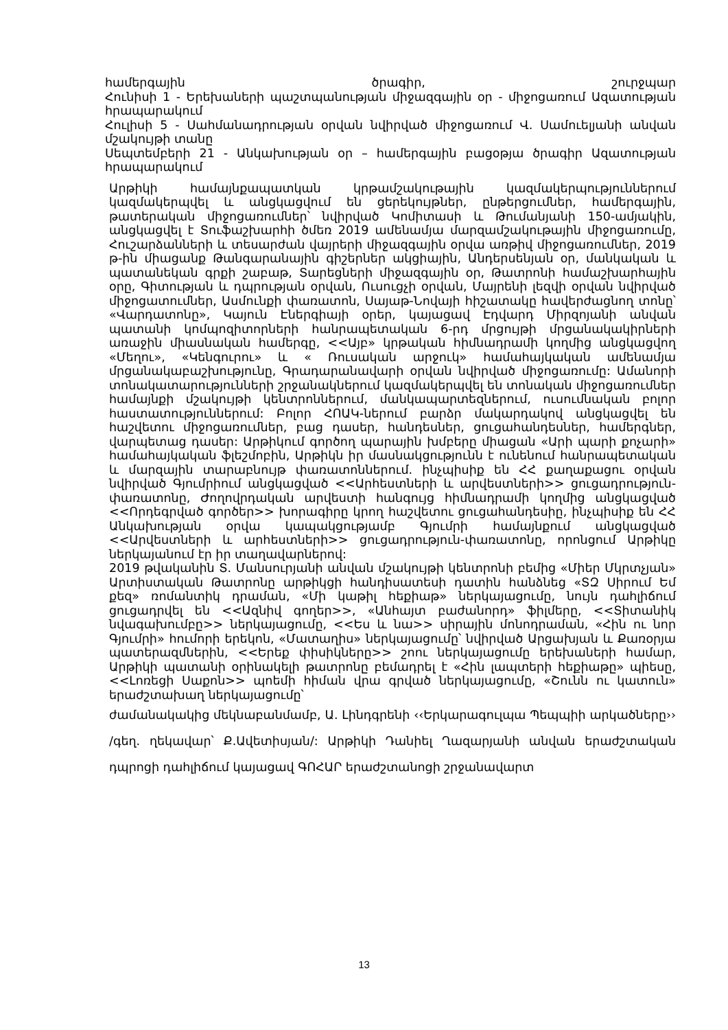համերգային ծրագիր, շուրջպար
Հունիսի 1 - Երեխաների պաշտպանության միջազգային օր - միջոցառում Ազատության հրապարակում
Հուլիսի 5 - Սահմանադրության օրվան նվիրված միջոցառում Վ. Սամուելյանի անվան մշակույթի տանը
Սեպտեմբերի 21 - Անկախության օր – համերգային բացօթյա ծրագիր Ազատության հրապարակում
Արթիկի համայնքապատկան կրթամշակութային կազմակերպություններում կազմակերպվել և անցկացվում են ցերեկույթներ, ընթերցումներ, համերգային, թատերական միջոցառումներ՝ նվիրված Կոմիտասի և Թումանյանի 150-ամյակին, անցկացվել է Տուֆաշխարհի ծմեռ 2019 ամենամյա մարզամշակութային միջոցառումը, Հուշարձանների և տեսարժան վայրերի միջազգային օրվա առթիվ միջոցառումներ, 2019 թ-ին միացանք Թանգարանային գիշերներ ակցիային, Անդերսենյան օր, մանկական և պատանեկան գրքի շաբաթ, Տարեցների միջազգային օր, Թատրոնի համաշխարհային օրը, Գիտության և դպրության օրվան, Ուսուցչի օրվան, Մայրենի լեզվի օրվան նվիրված միջոցատումներ, Ասմունքի փառատոն, Սայաթ-Նովայի հիշատակը հավերժացնող տոնը՝ «Վարդատոնը», Կայուն Էներգիայի օրեր, կայացավ Էդվարդ Միրզոյանի անվան պատանի կոմպոզիտորների հանրապետական 6-րդ մրցույթի մրցանակակիրների առաջին միասնական համերգը, <<Այբ» կրթական հիմնադրամի կողմից անցկացվող «Մեղու», «Կենգուրու» և « Ռուսական արջուկ» համահայկական ամենամյա մրցանակաբաշխությունը, Գրադարանավարի օրվան նվիրված միջոցառումը: Ամանորի տոնակատարությունների շրջանակներում կազմակերպվել են տոնական միջոցառումներ համայնքի մշակույթի կենտրոններում, մանկապարտեզներում, ուսումնական բոլոր հաստատություններում: Բոլոր ՀՈԱԿ-ներում բարձր մակարդակով անցկացվել են հաշվետու միջոցառումներ, բաց դասեր, հանդեսներ, ցուցահանդեսներ, համերգներ, վարպետաց դասեր: Արթիկում գործող պարային խմբերը միացան «Արի պարի քոչարի» համահայկական ֆլեշմոբին, Արթիկն իր մասնակցությունն է ունենում հանրապետական և մարզային տարաբնույթ փառատոններում. ինչպիսիք են ՀՀ քաղաքացու օրվան նվիրված Գյումրիում անցկացված <<Արհեստների և արվեստների>> ցուցադրություն-փառատոնը, Ժողովրդական արվեստի հանգույց հիմնադրամի կողմից անցկացված <<Որդեգրված գործեր>> խորագիրը կրող հաշվետու ցուցահանդեսիը, ինչպիսիք են ՀՀ Անկախության օրվա կապակցությամբ Գյումրի համայնքում անցկացված <<Արվեստների և արհեստների>> ցուցադրություն-փառատոնը, որոնցում Արթիկը ներկայանում էր իր տաղավարներով:
2019 թվականին Տ. Մանսուրյանի անվան մշակույթի կենտրոնի բեմից «Միեր Մկրտչյան» Արտիստական Թատրոնը արթիկցի հանդիսատեսի դատին հանձնեց «ՏԶ Սիրում Եմ քեզ» ռոմանտիկ դրաման, «Մի կաթիլ հեքիաթ» ներկայացումը, նույն դահլիճում ցուցադրվել են <<Ազնիվ գողեր>>, «Անհայտ բաժանորդ» ֆիլմերը, <<Տիտանիկ նվագախումբը>> ներկայացումը, <<Ես և նա>> սիրային մոնոդրաման, «Հին ու նոր Գյումրի» հումորի երեկոն, «Մատաղիս» ներկայացումը՝ նվիրված Արցախյան և Քառօրյա պատերազմներին, <<Երեք փիսիկները>> շոու ներկայացումը երեխաների համար, Արթիկի պատանի օրինակելի թատրոնը բեմադրել է «Հին լապտերի հեքիաթը» պիեսը, <<Լոռեցի Սաքոն>> պոեմի հիման վրա գրված ներկայացումը, «Շունն ու կատուն» երաժշտախաղ ներկայացումը՝
ժամանակակից մեկնաբանմամբ, Ա. Լինդգրենի ‹‹Երկարագուլպա Պեպպիի արկածները›› /գեղ. ղեկավար՝ Ք.Ավետիսյան/: Արթիկի Դանիել Ղազարյանի անվան երաժշտական դպրոցի դահլիճում կայացավ ԳՈՀԱՐ երաժշտանոցի շրջանավարտ
13